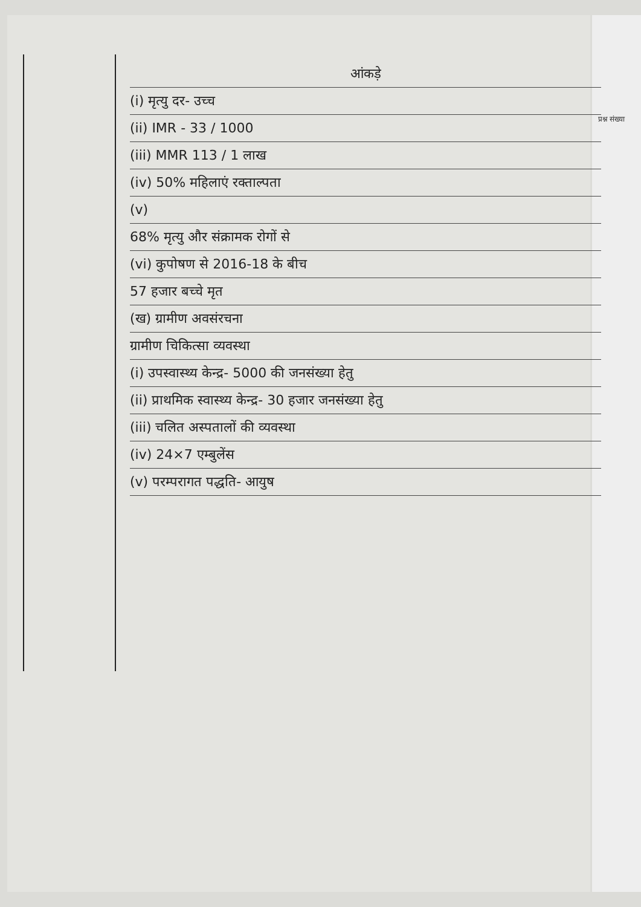प्रश्न संख्या
आंकड़े
(i) मृत्यु दर- उच्च
(ii) IMR - 33 / 1000
(iii) MMR 113 / 1 लाख
(iv) 50% महिलाएं रक्ताल्पता
(v)
68% मृत्यु और संक्रामक रोगों से
(vi) कुपोषण से 2016-18 के बीच
57 हजार बच्चे मृत
(ख) ग्रामीण अवसंरचना
ग्रामीण चिकित्सा व्यवस्था
(i) उपस्वास्थ्य केन्द्र- 5000 की जनसंख्या हेतु
(ii) प्राथमिक स्वास्थ्य केन्द्र- 30 हजार जनसंख्या हेतु
(iii) चलित अस्पतालों की व्यवस्था
(iv) 24×7 एम्बुलेंस
(v) परम्परागत पद्धति- आयुष